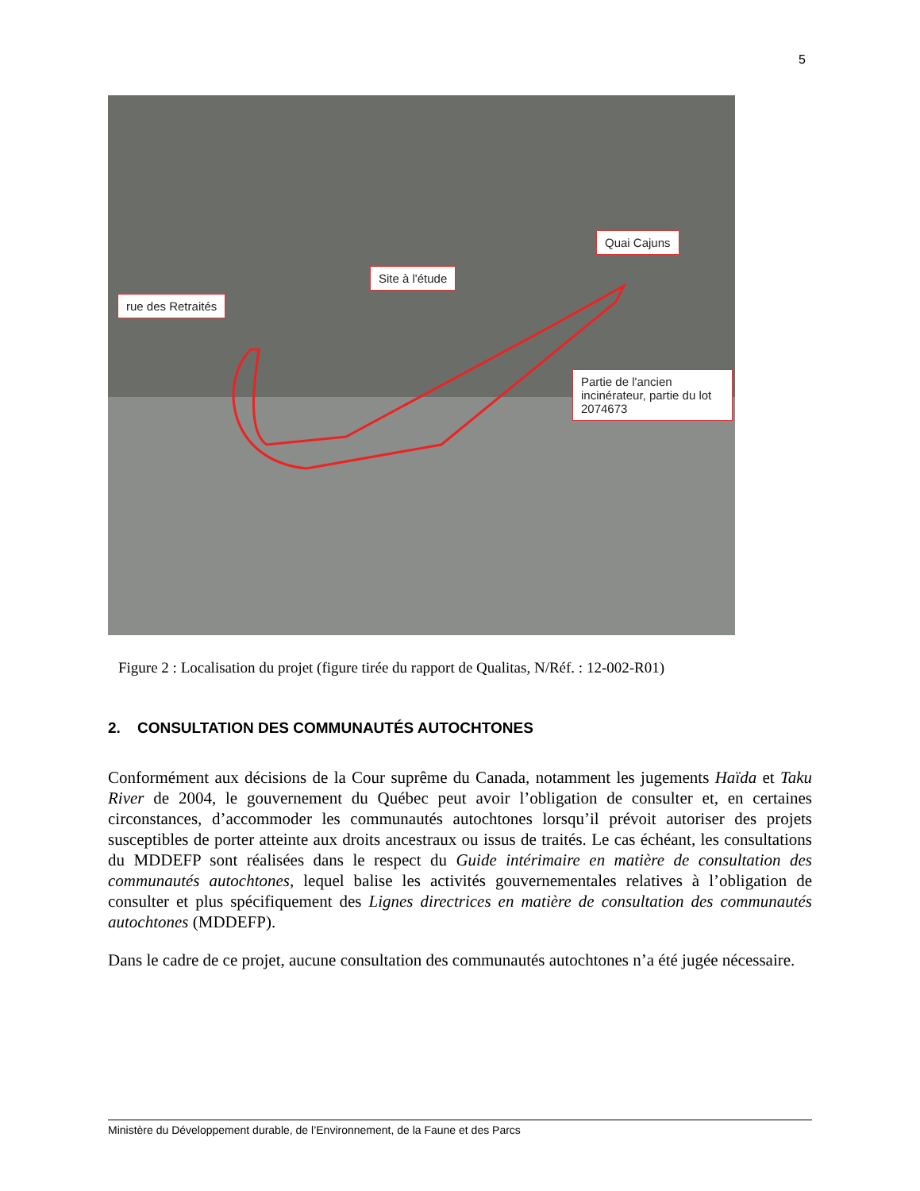5
rue des Retraités
Site à l'étude
Quai Cajuns
Partie de l'ancien incinérateur, partie du lot 2074673
Figure 2 : Localisation du projet (figure tirée du rapport de Qualitas, N/Réf. : 12-002-R01)
2. CONSULTATION DES COMMUNAUTÉS AUTOCHTONES
Conformément aux décisions de la Cour suprême du Canada, notamment les jugements Haïda et Taku River de 2004, le gouvernement du Québec peut avoir l’obligation de consulter et, en certaines circonstances, d’accommoder les communautés autochtones lorsqu’il prévoit autoriser des projets susceptibles de porter atteinte aux droits ancestraux ou issus de traités. Le cas échéant, les consultations du MDDEFP sont réalisées dans le respect du Guide intérimaire en matière de consultation des communautés autochtones, lequel balise les activités gouvernementales relatives à l’obligation de consulter et plus spécifiquement des Lignes directrices en matière de consultation des communautés autochtones (MDDEFP).
Dans le cadre de ce projet, aucune consultation des communautés autochtones n’a été jugée nécessaire.
Ministère du Développement durable, de l’Environnement, de la Faune et des Parcs